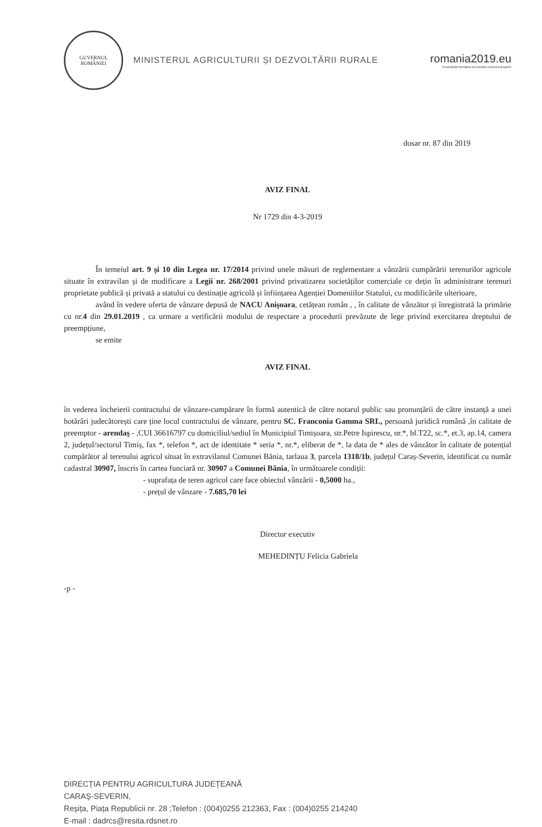GUVERNUL
ROMÂNIEI
MINISTERUL AGRICULTURII ȘI DEZVOLTĂRII RURALE
romania2019.eu
Președinția României la Consiliul Uniunii Europene
dosar nr. 87 din 2019
AVIZ FINAL
Nr 1729 din 4-3-2019
În temeiul art. 9 și 10 din Legea nr. 17/2014 privind unele măsuri de reglementare a vânzării cumpărării terenurilor agricole situate în extravilan și de modificare a Legii nr. 268/2001 privind privatizarea societăților comerciale ce dețin în administrare terenuri proprietate publică și privată a statului cu destinație agricolă și înființarea Agenției Domeniilor Statului, cu modificările ulterioare,
având în vedere oferta de vânzare depusă de NACU Anișoara, cetățean român , , în calitate de vânzător și înregistrată la primărie cu nr.4 din 29.01.2019 , ca urmare a verificării modului de respectare a procedurii prevăzute de lege privind exercitarea dreptului de preempțiune,
se emite
AVIZ FINAL
în vederea încheierii contractului de vânzare-cumpărare în formă autentică de către notarul public sau pronunțării de către instanță a unei hotărâri judecătorești care ține locul contractului de vânzare, pentru SC. Franconia Gamma SRL, persoană juridică română ,în calitate de preemptor - arendaș - ,CUI 36616797 cu domiciliul/sediul în Municipiul Timișoara, str.Petre Ispirescu, nr.*, bl.T22, sc.*, et.3, ap.14, camera 2, județul/sectorul Timiș, fax *, telefon *, act de identitate * seria *, nr.*, eliberat de *, la data de * ales de vânzător în calitate de potențial cumpărător al terenului agricol situat în extravilanul Comunei Bănia, tarlaua 3, parcela 1318/1b, județul Caraș-Severin, identificat cu număr cadastral 30907, înscris în cartea funciară nr. 30907 a Comunei Bănia, în următoarele condiții:
- suprafața de teren agricol care face obiectul vânzării - 0,5000 ha.,
- prețul de vânzare - 7.685,70 lei
Director executiv
MEHEDINȚU Felicia Gabriela
-p -
DIRECȚIA PENTRU AGRICULTURA JUDEȚEANĂ
CARAȘ-SEVERIN,
Reșița, Piața Republicii nr. 28 ;Telefon : (004)0255 212363, Fax : (004)0255 214240
E-mail : dadrcs@resita.rdsnet.ro